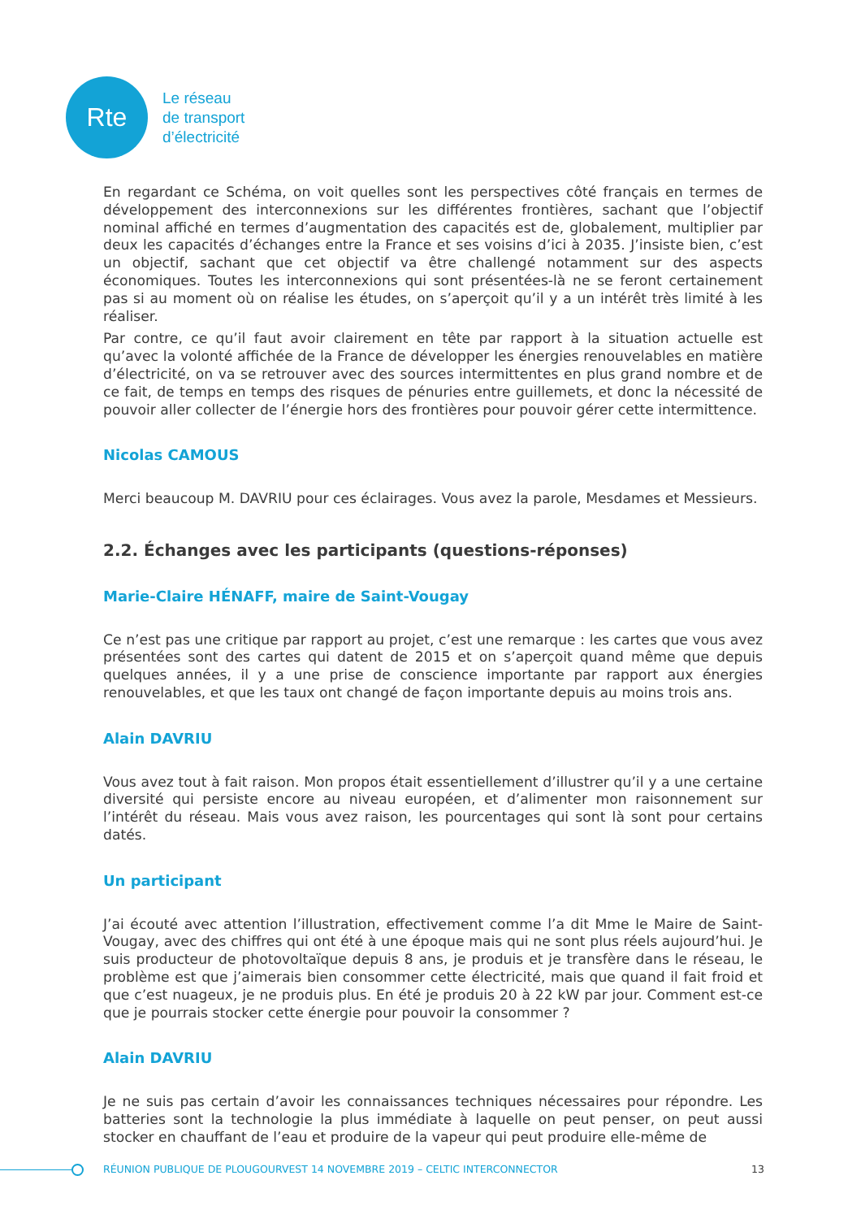Rte
Le réseau
de transport
d’électricité
En regardant ce Schéma, on voit quelles sont les perspectives côté français en termes de développement des interconnexions sur les différentes frontières, sachant que l’objectif nominal affiché en termes d’augmentation des capacités est de, globalement, multiplier par deux les capacités d’échanges entre la France et ses voisins d’ici à 2035. J’insiste bien, c’est un objectif, sachant que cet objectif va être challengé notamment sur des aspects économiques. Toutes les interconnexions qui sont présentées-là ne se feront certainement pas si au moment où on réalise les études, on s’aperçoit qu’il y a un intérêt très limité à les réaliser.
Par contre, ce qu’il faut avoir clairement en tête par rapport à la situation actuelle est qu’avec la volonté affichée de la France de développer les énergies renouvelables en matière d’électricité, on va se retrouver avec des sources intermittentes en plus grand nombre et de ce fait, de temps en temps des risques de pénuries entre guillemets, et donc la nécessité de pouvoir aller collecter de l’énergie hors des frontières pour pouvoir gérer cette intermittence.
Nicolas CAMOUS
Merci beaucoup M. DAVRIU pour ces éclairages. Vous avez la parole, Mesdames et Messieurs.
2.2. Échanges avec les participants (questions-réponses)
Marie-Claire HÉNAFF, maire de Saint-Vougay
Ce n’est pas une critique par rapport au projet, c’est une remarque : les cartes que vous avez présentées sont des cartes qui datent de 2015 et on s’aperçoit quand même que depuis quelques années, il y a une prise de conscience importante par rapport aux énergies renouvelables, et que les taux ont changé de façon importante depuis au moins trois ans.
Alain DAVRIU
Vous avez tout à fait raison. Mon propos était essentiellement d’illustrer qu’il y a une certaine diversité qui persiste encore au niveau européen, et d’alimenter mon raisonnement sur l’intérêt du réseau. Mais vous avez raison, les pourcentages qui sont là sont pour certains datés.
Un participant
J’ai écouté avec attention l’illustration, effectivement comme l’a dit Mme le Maire de Saint-Vougay, avec des chiffres qui ont été à une époque mais qui ne sont plus réels aujourd’hui. Je suis producteur de photovoltaïque depuis 8 ans, je produis et je transfère dans le réseau, le problème est que j’aimerais bien consommer cette électricité, mais que quand il fait froid et que c’est nuageux, je ne produis plus. En été je produis 20 à 22 kW par jour. Comment est-ce que je pourrais stocker cette énergie pour pouvoir la consommer ?
Alain DAVRIU
Je ne suis pas certain d’avoir les connaissances techniques nécessaires pour répondre. Les batteries sont la technologie la plus immédiate à laquelle on peut penser, on peut aussi stocker en chauffant de l’eau et produire de la vapeur qui peut produire elle-même de
RÉUNION PUBLIQUE DE PLOUGOURVEST 14 NOVEMBRE 2019 – CELTIC INTERCONNECTOR 13